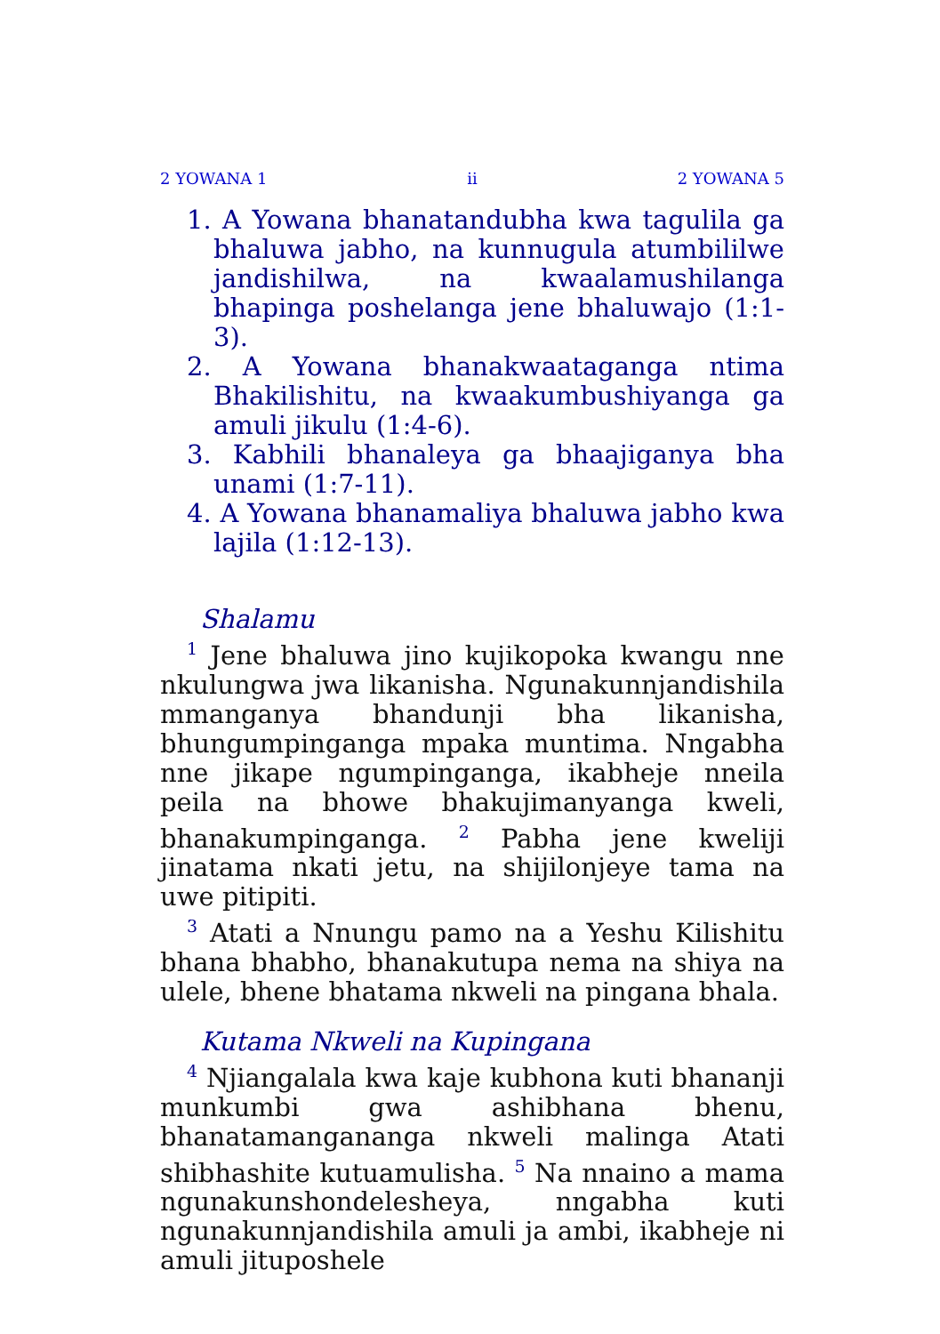2 YOWANA 1 ii 2 YOWANA 5
1. A Yowana bhanatandubha kwa tagulila ga bhaluwa jabho, na kunnugula atumbililwe jandishilwa, na kwaalamushilanga bhapinga poshelanga jene bhaluwajo (1:1-3).
2. A Yowana bhanakwaataganga ntima Bhakilishitu, na kwaakumbushiyanga ga amuli jikulu (1:4-6).
3. Kabhili bhanaleya ga bhaajiganya bha unami (1:7-11).
4. A Yowana bhanamaliya bhaluwa jabho kwa lajila (1:12-13).
Shalamu
<sup>1</sup> Jene bhaluwa jino kujikopoka kwangu nne nkulungwa jwa likanisha. Ngunakunnjandishila mmanganya bhandunji bha likanisha, bhungumpinganga mpaka muntima. Nngabha nne jikape ngumpinganga, ikabheje nneila peila na bhowe bhakujimanyanga kweli, bhanakumpinganga. <sup>2</sup> Pabha jene kweliji jinatama nkati jetu, na shijilonjeye tama na uwe pitipiti.
<sup>3</sup> Atati a Nnungu pamo na a Yeshu Kilishitu bhana bhabho, bhanakutupa nema na shiya na ulele, bhene bhatama nkweli na pingana bhala.
Kutama Nkweli na Kupingana
<sup>4</sup> Njiangalala kwa kaje kubhona kuti bhananji munkumbi gwa ashibhana bhenu, bhanatamangananga nkweli malinga Atati shibhashite kutuamulisha. <sup>5</sup> Na nnaino a mama ngunakunshondelesheya, nngabha kuti ngunakunnjandishila amuli ja ambi, ikabheje ni amuli jituposhele